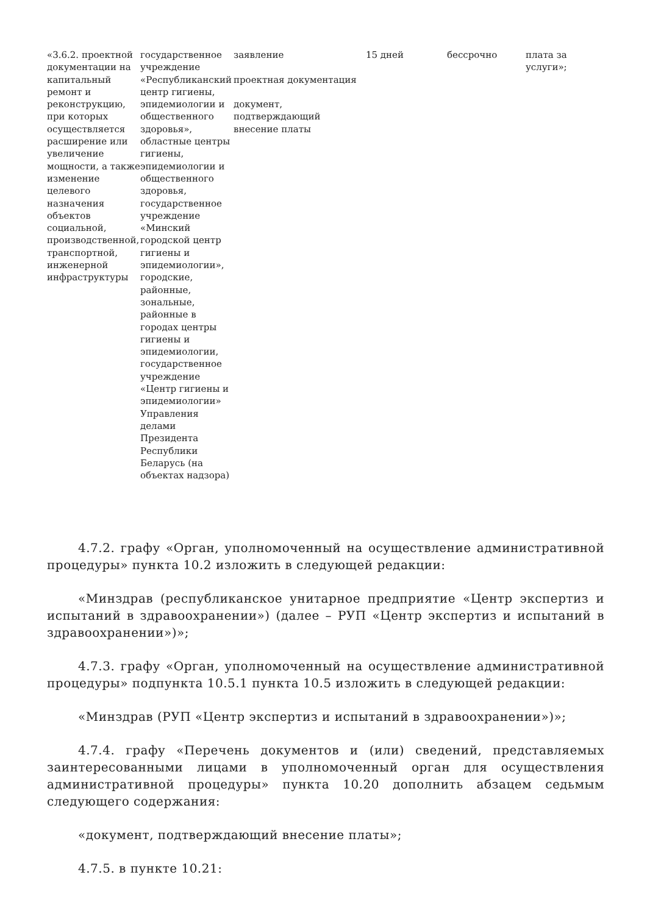| «3.6.2. проектной документации на капитальный ремонт и реконструкцию, при которых осуществляется расширение или увеличение мощности, а также изменение целевого назначения объектов социальной, производственной, транспортной, инженерной инфраструктуры | государственное учреждение «Республиканский центр гигиены, эпидемиологии и общественного здоровья», областные центры гигиены, эпидемиологии и общественного здоровья, государственное учреждение «Минский городской центр гигиены и эпидемиологии», городские, районные, зональные, районные в городах центры гигиены и эпидемиологии, государственное учреждение «Центр гигиены и эпидемиологии» Управления делами Президента Республики Беларусь (на объектах надзора) | заявление проектная документация документ, подтверждающий внесение платы | 15 дней | бессрочно | плата за услуги»; |
4.7.2. графу «Орган, уполномоченный на осуществление административной процедуры» пункта 10.2 изложить в следующей редакции:
«Минздрав (республиканское унитарное предприятие «Центр экспертиз и испытаний в здравоохранении») (далее – РУП «Центр экспертиз и испытаний в здравоохранении»)»;
4.7.3. графу «Орган, уполномоченный на осуществление административной процедуры» подпункта 10.5.1 пункта 10.5 изложить в следующей редакции:
«Минздрав (РУП «Центр экспертиз и испытаний в здравоохранении»)»;
4.7.4. графу «Перечень документов и (или) сведений, представляемых заинтересованными лицами в уполномоченный орган для осуществления административной процедуры» пункта 10.20 дополнить абзацем седьмым следующего содержания:
«документ, подтверждающий внесение платы»;
4.7.5. в пункте 10.21: